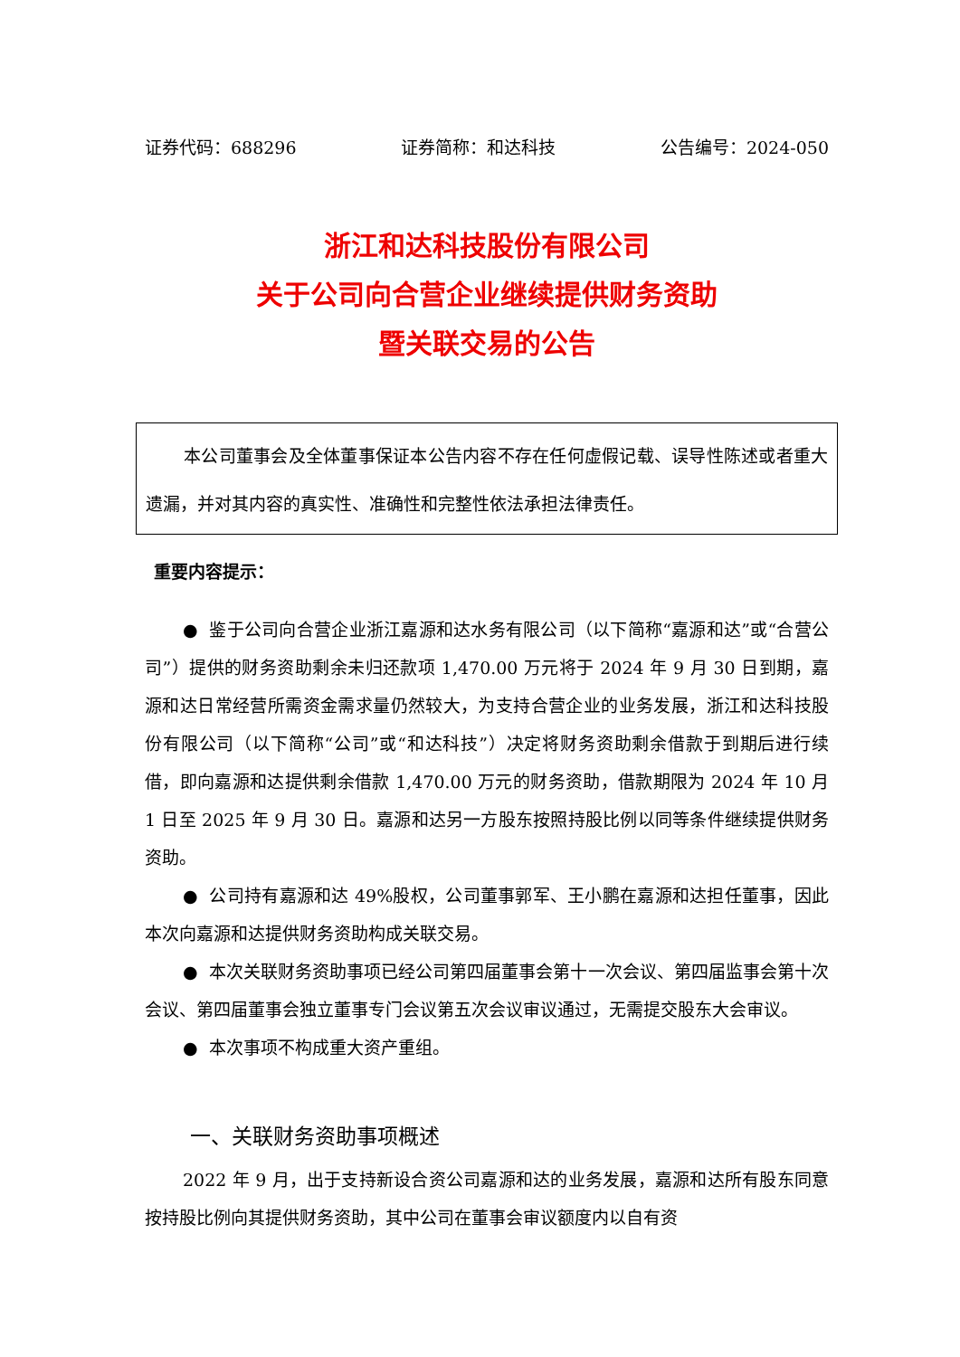证券代码：688296 证券简称：和达科技 公告编号：2024-050
浙江和达科技股份有限公司
关于公司向合营企业继续提供财务资助
暨关联交易的公告
本公司董事会及全体董事保证本公告内容不存在任何虚假记载、误导性陈述或者重大遗漏，并对其内容的真实性、准确性和完整性依法承担法律责任。
重要内容提示：
● 鉴于公司向合营企业浙江嘉源和达水务有限公司（以下简称“嘉源和达”或“合营公司”）提供的财务资助剩余未归还款项 1,470.00 万元将于 2024 年 9 月 30 日到期，嘉源和达日常经营所需资金需求量仍然较大，为支持合营企业的业务发展，浙江和达科技股份有限公司（以下简称“公司”或“和达科技”）决定将财务资助剩余借款于到期后进行续借，即向嘉源和达提供剩余借款 1,470.00 万元的财务资助，借款期限为 2024 年 10 月 1 日至 2025 年 9 月 30 日。嘉源和达另一方股东按照持股比例以同等条件继续提供财务资助。
● 公司持有嘉源和达 49%股权，公司董事郭军、王小鹏在嘉源和达担任董事，因此本次向嘉源和达提供财务资助构成关联交易。
● 本次关联财务资助事项已经公司第四届董事会第十一次会议、第四届监事会第十次会议、第四届董事会独立董事专门会议第五次会议审议通过，无需提交股东大会审议。
● 本次事项不构成重大资产重组。
一、关联财务资助事项概述
2022 年 9 月，出于支持新设合资公司嘉源和达的业务发展，嘉源和达所有股东同意按持股比例向其提供财务资助，其中公司在董事会审议额度内以自有资